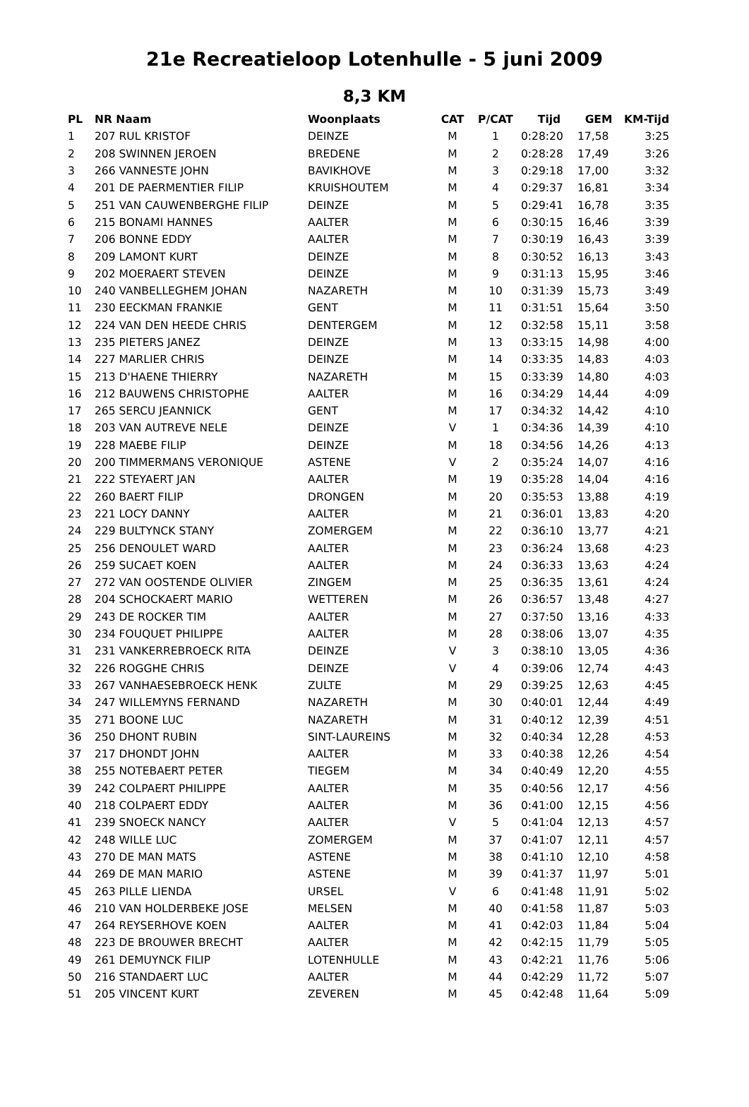21e Recreatieloop Lotenhulle - 5 juni 2009
8,3 KM
| PL | NR Naam | Woonplaats | CAT | P/CAT | Tijd | GEM | KM-Tijd |
| --- | --- | --- | --- | --- | --- | --- | --- |
| 1 | 207 RUL KRISTOF | DEINZE | M | 1 | 0:28:20 | 17,58 | 3:25 |
| 2 | 208 SWINNEN JEROEN | BREDENE | M | 2 | 0:28:28 | 17,49 | 3:26 |
| 3 | 266 VANNESTE JOHN | BAVIKHOVE | M | 3 | 0:29:18 | 17,00 | 3:32 |
| 4 | 201 DE PAERMENTIER FILIP | KRUISHOUTEM | M | 4 | 0:29:37 | 16,81 | 3:34 |
| 5 | 251 VAN CAUWENBERGHE FILIP | DEINZE | M | 5 | 0:29:41 | 16,78 | 3:35 |
| 6 | 215 BONAMI HANNES | AALTER | M | 6 | 0:30:15 | 16,46 | 3:39 |
| 7 | 206 BONNE EDDY | AALTER | M | 7 | 0:30:19 | 16,43 | 3:39 |
| 8 | 209 LAMONT KURT | DEINZE | M | 8 | 0:30:52 | 16,13 | 3:43 |
| 9 | 202 MOERAERT STEVEN | DEINZE | M | 9 | 0:31:13 | 15,95 | 3:46 |
| 10 | 240 VANBELLEGHEM JOHAN | NAZARETH | M | 10 | 0:31:39 | 15,73 | 3:49 |
| 11 | 230 EECKMAN FRANKIE | GENT | M | 11 | 0:31:51 | 15,64 | 3:50 |
| 12 | 224 VAN DEN HEEDE CHRIS | DENTERGEM | M | 12 | 0:32:58 | 15,11 | 3:58 |
| 13 | 235 PIETERS JANEZ | DEINZE | M | 13 | 0:33:15 | 14,98 | 4:00 |
| 14 | 227 MARLIER CHRIS | DEINZE | M | 14 | 0:33:35 | 14,83 | 4:03 |
| 15 | 213 D'HAENE THIERRY | NAZARETH | M | 15 | 0:33:39 | 14,80 | 4:03 |
| 16 | 212 BAUWENS CHRISTOPHE | AALTER | M | 16 | 0:34:29 | 14,44 | 4:09 |
| 17 | 265 SERCU JEANNICK | GENT | M | 17 | 0:34:32 | 14,42 | 4:10 |
| 18 | 203 VAN AUTREVE NELE | DEINZE | V | 1 | 0:34:36 | 14,39 | 4:10 |
| 19 | 228 MAEBE FILIP | DEINZE | M | 18 | 0:34:56 | 14,26 | 4:13 |
| 20 | 200 TIMMERMANS VERONIQUE | ASTENE | V | 2 | 0:35:24 | 14,07 | 4:16 |
| 21 | 222 STEYAERT JAN | AALTER | M | 19 | 0:35:28 | 14,04 | 4:16 |
| 22 | 260 BAERT FILIP | DRONGEN | M | 20 | 0:35:53 | 13,88 | 4:19 |
| 23 | 221 LOCY DANNY | AALTER | M | 21 | 0:36:01 | 13,83 | 4:20 |
| 24 | 229 BULTYNCK STANY | ZOMERGEM | M | 22 | 0:36:10 | 13,77 | 4:21 |
| 25 | 256 DENOULET WARD | AALTER | M | 23 | 0:36:24 | 13,68 | 4:23 |
| 26 | 259 SUCAET KOEN | AALTER | M | 24 | 0:36:33 | 13,63 | 4:24 |
| 27 | 272 VAN OOSTENDE OLIVIER | ZINGEM | M | 25 | 0:36:35 | 13,61 | 4:24 |
| 28 | 204 SCHOCKAERT MARIO | WETTEREN | M | 26 | 0:36:57 | 13,48 | 4:27 |
| 29 | 243 DE ROCKER TIM | AALTER | M | 27 | 0:37:50 | 13,16 | 4:33 |
| 30 | 234 FOUQUET PHILIPPE | AALTER | M | 28 | 0:38:06 | 13,07 | 4:35 |
| 31 | 231 VANKERREBROECK RITA | DEINZE | V | 3 | 0:38:10 | 13,05 | 4:36 |
| 32 | 226 ROGGHE CHRIS | DEINZE | V | 4 | 0:39:06 | 12,74 | 4:43 |
| 33 | 267 VANHAESEBROECK HENK | ZULTE | M | 29 | 0:39:25 | 12,63 | 4:45 |
| 34 | 247 WILLEMYNS FERNAND | NAZARETH | M | 30 | 0:40:01 | 12,44 | 4:49 |
| 35 | 271 BOONE LUC | NAZARETH | M | 31 | 0:40:12 | 12,39 | 4:51 |
| 36 | 250 DHONT RUBIN | SINT-LAUREINS | M | 32 | 0:40:34 | 12,28 | 4:53 |
| 37 | 217 DHONDT JOHN | AALTER | M | 33 | 0:40:38 | 12,26 | 4:54 |
| 38 | 255 NOTEBAERT PETER | TIEGEM | M | 34 | 0:40:49 | 12,20 | 4:55 |
| 39 | 242 COLPAERT PHILIPPE | AALTER | M | 35 | 0:40:56 | 12,17 | 4:56 |
| 40 | 218 COLPAERT EDDY | AALTER | M | 36 | 0:41:00 | 12,15 | 4:56 |
| 41 | 239 SNOECK NANCY | AALTER | V | 5 | 0:41:04 | 12,13 | 4:57 |
| 42 | 248 WILLE LUC | ZOMERGEM | M | 37 | 0:41:07 | 12,11 | 4:57 |
| 43 | 270 DE MAN MATS | ASTENE | M | 38 | 0:41:10 | 12,10 | 4:58 |
| 44 | 269 DE MAN MARIO | ASTENE | M | 39 | 0:41:37 | 11,97 | 5:01 |
| 45 | 263 PILLE LIENDA | URSEL | V | 6 | 0:41:48 | 11,91 | 5:02 |
| 46 | 210 VAN HOLDERBEKE JOSE | MELSEN | M | 40 | 0:41:58 | 11,87 | 5:03 |
| 47 | 264 REYSERHOVE KOEN | AALTER | M | 41 | 0:42:03 | 11,84 | 5:04 |
| 48 | 223 DE BROUWER BRECHT | AALTER | M | 42 | 0:42:15 | 11,79 | 5:05 |
| 49 | 261 DEMUYNCK FILIP | LOTENHULLE | M | 43 | 0:42:21 | 11,76 | 5:06 |
| 50 | 216 STANDAERT LUC | AALTER | M | 44 | 0:42:29 | 11,72 | 5:07 |
| 51 | 205 VINCENT KURT | ZEVEREN | M | 45 | 0:42:48 | 11,64 | 5:09 |